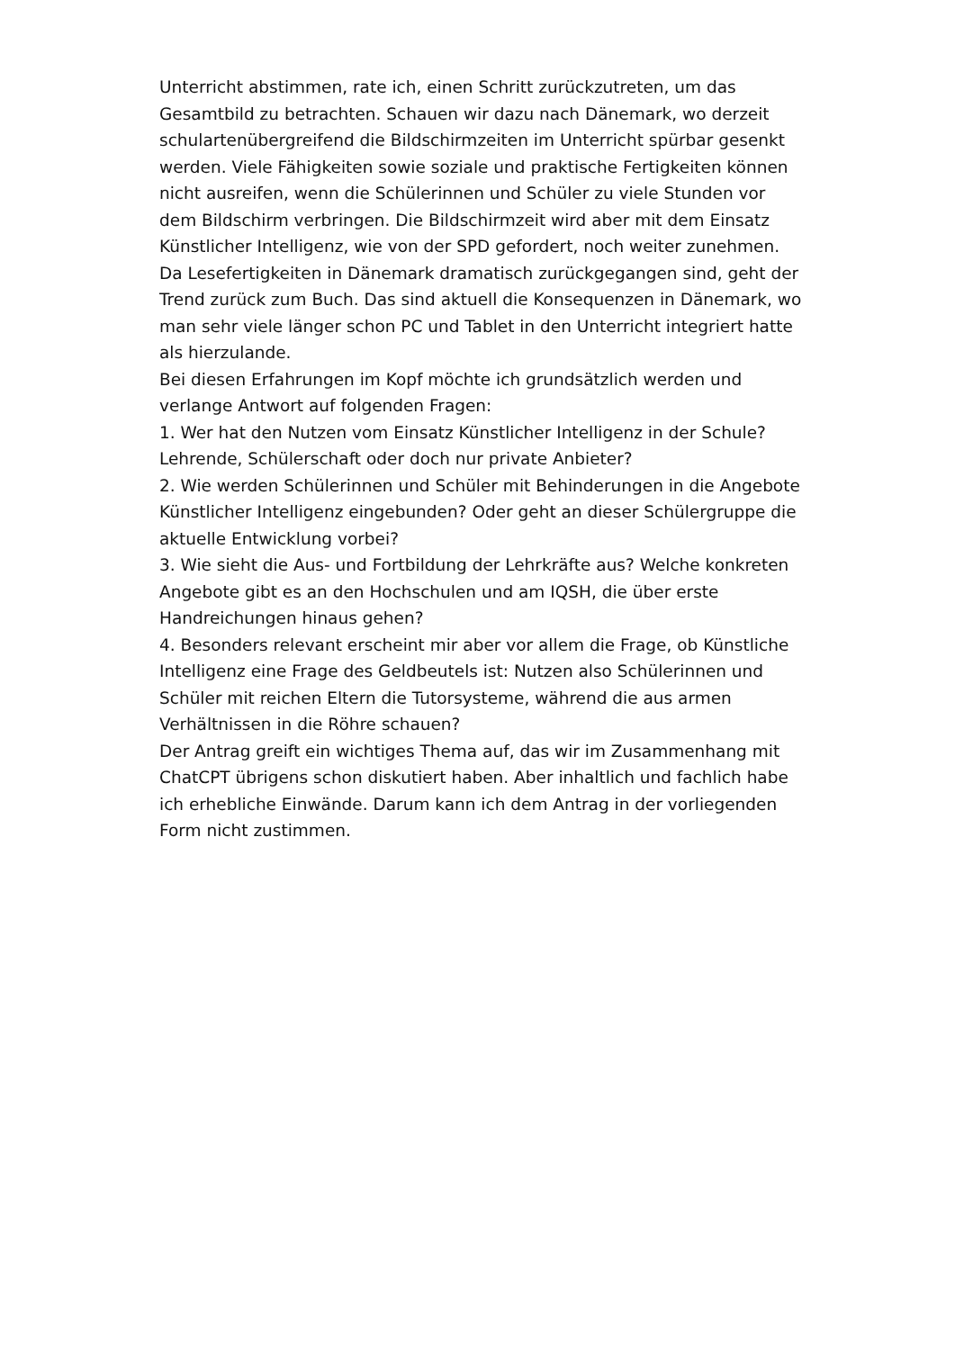Unterricht abstimmen, rate ich, einen Schritt zurückzutreten, um das Gesamtbild zu betrachten. Schauen wir dazu nach Dänemark, wo derzeit schulartenübergreifend die Bildschirmzeiten im Unterricht spürbar gesenkt werden. Viele Fähigkeiten sowie soziale und praktische Fertigkeiten können nicht ausreifen, wenn die Schülerinnen und Schüler zu viele Stunden vor dem Bildschirm verbringen. Die Bildschirmzeit wird aber mit dem Einsatz Künstlicher Intelligenz, wie von der SPD gefordert, noch weiter zunehmen.
Da Lesefertigkeiten in Dänemark dramatisch zurückgegangen sind, geht der Trend zurück zum Buch. Das sind aktuell die Konsequenzen in Dänemark, wo man sehr viele länger schon PC und Tablet in den Unterricht integriert hatte als hierzulande.
Bei diesen Erfahrungen im Kopf möchte ich grundsätzlich werden und verlange Antwort auf folgenden Fragen:
1. Wer hat den Nutzen vom Einsatz Künstlicher Intelligenz in der Schule? Lehrende, Schülerschaft oder doch nur private Anbieter?
2. Wie werden Schülerinnen und Schüler mit Behinderungen in die Angebote Künstlicher Intelligenz eingebunden? Oder geht an dieser Schülergruppe die aktuelle Entwicklung vorbei?
3. Wie sieht die Aus- und Fortbildung der Lehrkräfte aus? Welche konkreten Angebote gibt es an den Hochschulen und am IQSH, die über erste Handreichungen hinaus gehen?
4. Besonders relevant erscheint mir aber vor allem die Frage, ob Künstliche Intelligenz eine Frage des Geldbeutels ist: Nutzen also Schülerinnen und Schüler mit reichen Eltern die Tutorsysteme, während die aus armen Verhältnissen in die Röhre schauen?
Der Antrag greift ein wichtiges Thema auf, das wir im Zusammenhang mit ChatCPT übrigens schon diskutiert haben. Aber inhaltlich und fachlich habe ich erhebliche Einwände. Darum kann ich dem Antrag in der vorliegenden Form nicht zustimmen.